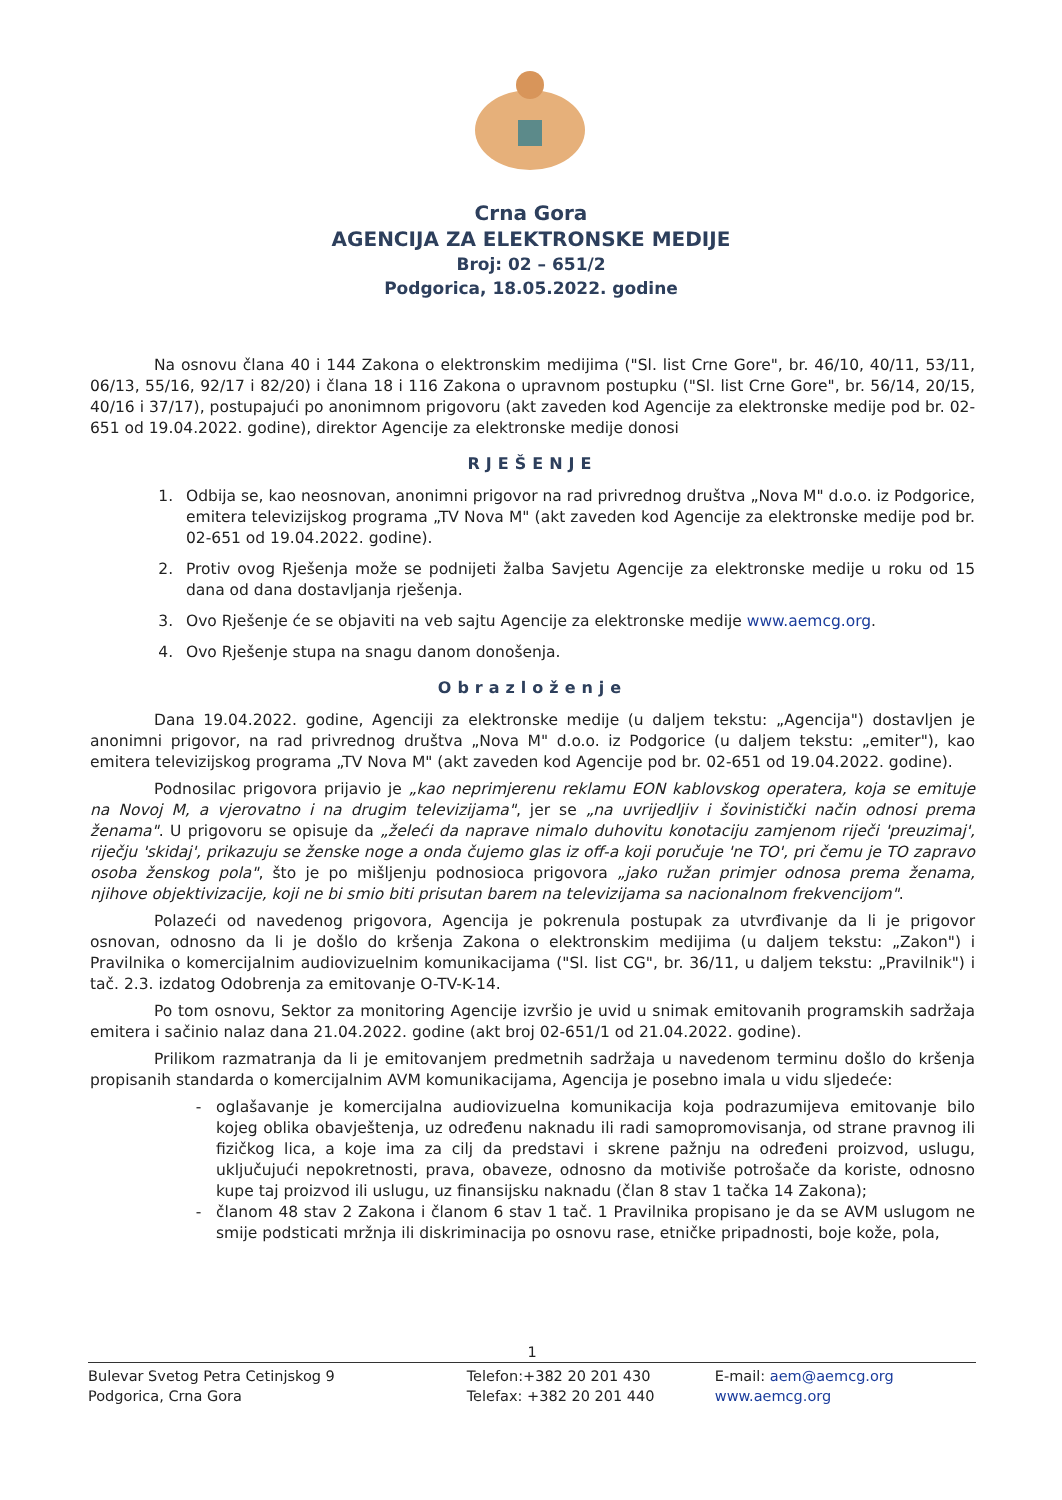Crna Gora
AGENCIJA ZA ELEKTRONSKE MEDIJE
Broj: 02 – 651/2
Podgorica, 18.05.2022. godine
Na osnovu člana 40 i 144 Zakona o elektronskim medijima ("Sl. list Crne Gore", br. 46/10, 40/11, 53/11, 06/13, 55/16, 92/17 i 82/20) i člana 18 i 116 Zakona o upravnom postupku ("Sl. list Crne Gore", br. 56/14, 20/15, 40/16 i 37/17), postupajući po anonimnom prigovoru (akt zaveden kod Agencije za elektronske medije pod br. 02-651 od 19.04.2022. godine), direktor Agencije za elektronske medije donosi
RJEŠENJE
1. Odbija se, kao neosnovan, anonimni prigovor na rad privrednog društva „Nova M" d.o.o. iz Podgorice, emitera televizijskog programa „TV Nova M" (akt zaveden kod Agencije za elektronske medije pod br. 02-651 od 19.04.2022. godine).
2. Protiv ovog Rješenja može se podnijeti žalba Savjetu Agencije za elektronske medije u roku od 15 dana od dana dostavljanja rješenja.
3. Ovo Rješenje će se objaviti na veb sajtu Agencije za elektronske medije www.aemcg.org.
4. Ovo Rješenje stupa na snagu danom donošenja.
Obrazloženje
Dana 19.04.2022. godine, Agenciji za elektronske medije (u daljem tekstu: „Agencija") dostavljen je anonimni prigovor, na rad privrednog društva „Nova M" d.o.o. iz Podgorice (u daljem tekstu: „emiter"), kao emitera televizijskog programa „TV Nova M" (akt zaveden kod Agencije pod br. 02-651 od 19.04.2022. godine).
Podnosilac prigovora prijavio je „kao neprimjerenu reklamu EON kablovskog operatera, koja se emituje na Novoj M, a vjerovatno i na drugim televizijama", jer se „na uvrijedljiv i šovinistički način odnosi prema ženama". U prigovoru se opisuje da „želeći da naprave nimalo duhovitu konotaciju zamjenom riječi 'preuzimaj', riječju 'skidaj', prikazuju se ženske noge a onda čujemo glas iz off-a koji poručuje 'ne TO', pri čemu je TO zapravo osoba ženskog pola", što je po mišljenju podnosioca prigovora „jako ružan primjer odnosa prema ženama, njihove objektivizacije, koji ne bi smio biti prisutan barem na televizijama sa nacionalnom frekvencijom".
Polazeći od navedenog prigovora, Agencija je pokrenula postupak za utvrđivanje da li je prigovor osnovan, odnosno da li je došlo do kršenja Zakona o elektronskim medijima (u daljem tekstu: „Zakon") i Pravilnika o komercijalnim audiovizuelnim komunikacijama ("Sl. list CG", br. 36/11, u daljem tekstu: „Pravilnik") i tač. 2.3. izdatog Odobrenja za emitovanje O-TV-K-14.
Po tom osnovu, Sektor za monitoring Agencije izvršio je uvid u snimak emitovanih programskih sadržaja emitera i sačinio nalaz dana 21.04.2022. godine (akt broj 02-651/1 od 21.04.2022. godine).
Prilikom razmatranja da li je emitovanjem predmetnih sadržaja u navedenom terminu došlo do kršenja propisanih standarda o komercijalnim AVM komunikacijama, Agencija je posebno imala u vidu sljedeće:
oglašavanje je komercijalna audiovizuelna komunikacija koja podrazumijeva emitovanje bilo kojeg oblika obavještenja, uz određenu naknadu ili radi samopromovisanja, od strane pravnog ili fizičkog lica, a koje ima za cilj da predstavi i skrene pažnju na određeni proizvod, uslugu, uključujući nepokretnosti, prava, obaveze, odnosno da motiviše potrošače da koriste, odnosno kupe taj proizvod ili uslugu, uz finansijsku naknadu (član 8 stav 1 tačka 14 Zakona);
članom 48 stav 2 Zakona i članom 6 stav 1 tač. 1 Pravilnika propisano je da se AVM uslugom ne smije podsticati mržnja ili diskriminacija po osnovu rase, etničke pripadnosti, boje kože, pola,
1
Bulevar Svetog Petra Cetinjskog 9
Podgorica, Crna Gora
Telefon:+382 20 201 430
Telefax: +382 20 201 440
E-mail: aem@aemcg.org
www.aemcg.org